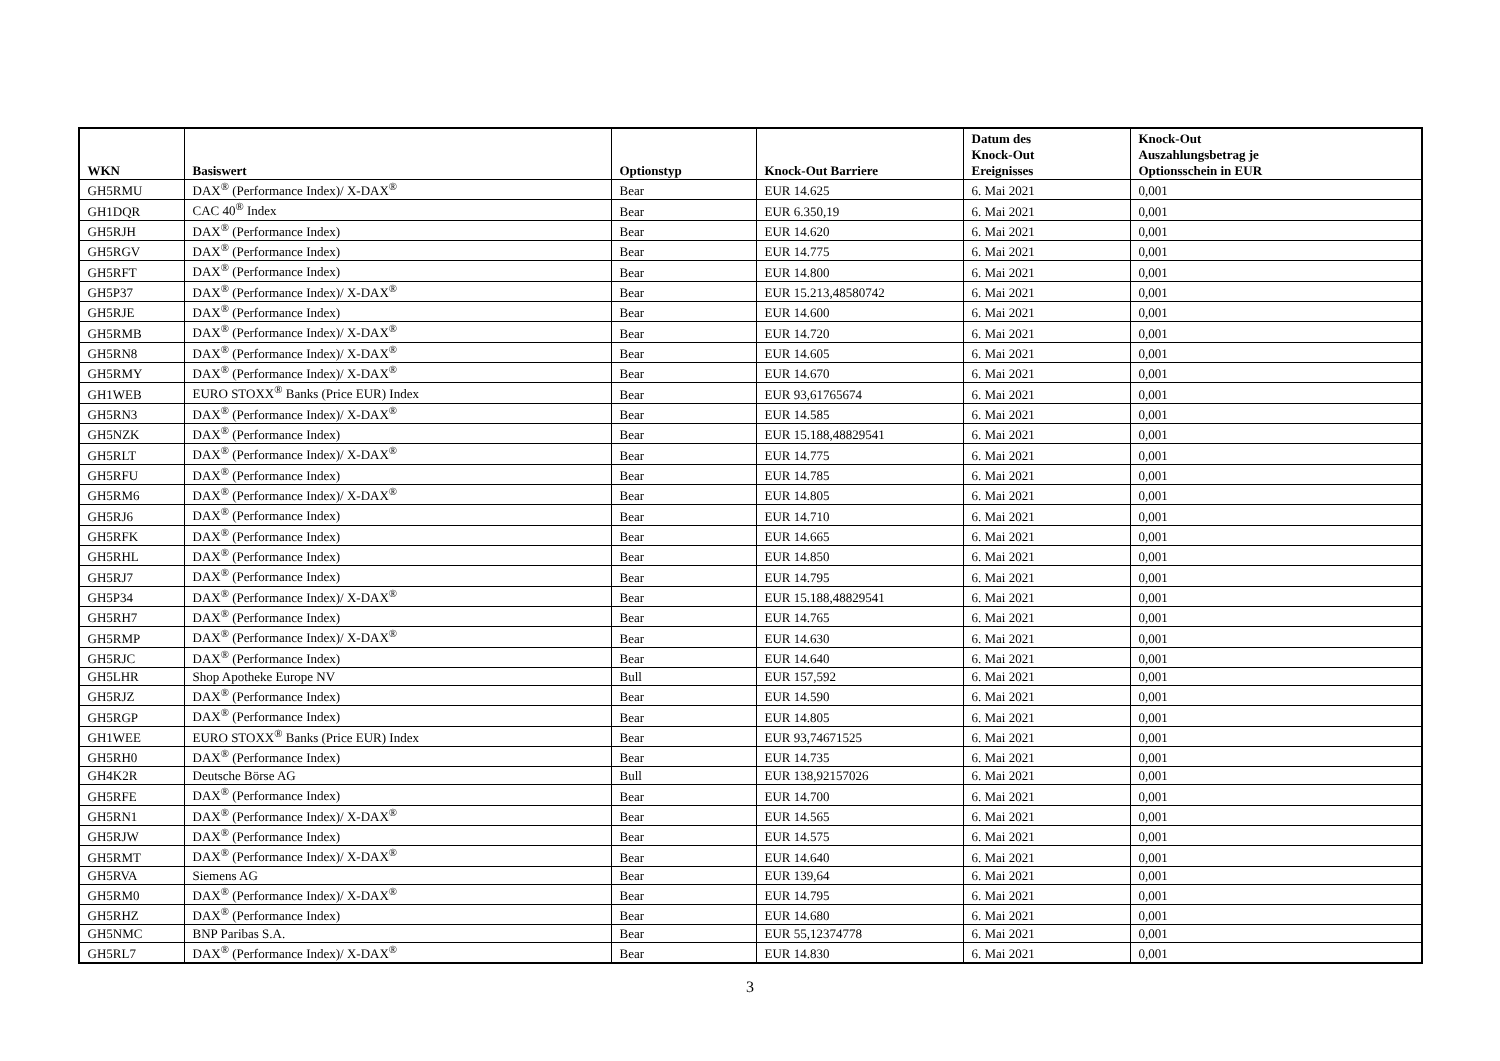| WKN | Basiswert | Optionstyp | Knock-Out Barriere | Datum des Knock-Out Ereignisses | Knock-Out Auszahlungsbetrag je Optionsschein in EUR |
| --- | --- | --- | --- | --- | --- |
| GH5RMU | DAX<sup>®</sup> (Performance Index)/ X-DAX<sup>®</sup> | Bear | EUR 14.625 | 6. Mai 2021 | 0,001 |
| GH1DQR | CAC 40<sup>®</sup> Index | Bear | EUR 6.350,19 | 6. Mai 2021 | 0,001 |
| GH5RJH | DAX<sup>®</sup> (Performance Index) | Bear | EUR 14.620 | 6. Mai 2021 | 0,001 |
| GH5RGV | DAX<sup>®</sup> (Performance Index) | Bear | EUR 14.775 | 6. Mai 2021 | 0,001 |
| GH5RFT | DAX<sup>®</sup> (Performance Index) | Bear | EUR 14.800 | 6. Mai 2021 | 0,001 |
| GH5P37 | DAX<sup>®</sup> (Performance Index)/ X-DAX<sup>®</sup> | Bear | EUR 15.213,48580742 | 6. Mai 2021 | 0,001 |
| GH5RJE | DAX<sup>®</sup> (Performance Index) | Bear | EUR 14.600 | 6. Mai 2021 | 0,001 |
| GH5RMB | DAX<sup>®</sup> (Performance Index)/ X-DAX<sup>®</sup> | Bear | EUR 14.720 | 6. Mai 2021 | 0,001 |
| GH5RN8 | DAX<sup>®</sup> (Performance Index)/ X-DAX<sup>®</sup> | Bear | EUR 14.605 | 6. Mai 2021 | 0,001 |
| GH5RMY | DAX<sup>®</sup> (Performance Index)/ X-DAX<sup>®</sup> | Bear | EUR 14.670 | 6. Mai 2021 | 0,001 |
| GH1WEB | EURO STOXX<sup>®</sup> Banks (Price EUR) Index | Bear | EUR 93,61765674 | 6. Mai 2021 | 0,001 |
| GH5RN3 | DAX<sup>®</sup> (Performance Index)/ X-DAX<sup>®</sup> | Bear | EUR 14.585 | 6. Mai 2021 | 0,001 |
| GH5NZK | DAX<sup>®</sup> (Performance Index) | Bear | EUR 15.188,48829541 | 6. Mai 2021 | 0,001 |
| GH5RLT | DAX<sup>®</sup> (Performance Index)/ X-DAX<sup>®</sup> | Bear | EUR 14.775 | 6. Mai 2021 | 0,001 |
| GH5RFU | DAX<sup>®</sup> (Performance Index) | Bear | EUR 14.785 | 6. Mai 2021 | 0,001 |
| GH5RM6 | DAX<sup>®</sup> (Performance Index)/ X-DAX<sup>®</sup> | Bear | EUR 14.805 | 6. Mai 2021 | 0,001 |
| GH5RJ6 | DAX<sup>®</sup> (Performance Index) | Bear | EUR 14.710 | 6. Mai 2021 | 0,001 |
| GH5RFK | DAX<sup>®</sup> (Performance Index) | Bear | EUR 14.665 | 6. Mai 2021 | 0,001 |
| GH5RHL | DAX<sup>®</sup> (Performance Index) | Bear | EUR 14.850 | 6. Mai 2021 | 0,001 |
| GH5RJ7 | DAX<sup>®</sup> (Performance Index) | Bear | EUR 14.795 | 6. Mai 2021 | 0,001 |
| GH5P34 | DAX<sup>®</sup> (Performance Index)/ X-DAX<sup>®</sup> | Bear | EUR 15.188,48829541 | 6. Mai 2021 | 0,001 |
| GH5RH7 | DAX<sup>®</sup> (Performance Index) | Bear | EUR 14.765 | 6. Mai 2021 | 0,001 |
| GH5RMP | DAX<sup>®</sup> (Performance Index)/ X-DAX<sup>®</sup> | Bear | EUR 14.630 | 6. Mai 2021 | 0,001 |
| GH5RJC | DAX<sup>®</sup> (Performance Index) | Bear | EUR 14.640 | 6. Mai 2021 | 0,001 |
| GH5LHR | Shop Apotheke Europe NV | Bull | EUR 157,592 | 6. Mai 2021 | 0,001 |
| GH5RJZ | DAX<sup>®</sup> (Performance Index) | Bear | EUR 14.590 | 6. Mai 2021 | 0,001 |
| GH5RGP | DAX<sup>®</sup> (Performance Index) | Bear | EUR 14.805 | 6. Mai 2021 | 0,001 |
| GH1WEE | EURO STOXX<sup>®</sup> Banks (Price EUR) Index | Bear | EUR 93,74671525 | 6. Mai 2021 | 0,001 |
| GH5RH0 | DAX<sup>®</sup> (Performance Index) | Bear | EUR 14.735 | 6. Mai 2021 | 0,001 |
| GH4K2R | Deutsche Börse AG | Bull | EUR 138,92157026 | 6. Mai 2021 | 0,001 |
| GH5RFE | DAX<sup>®</sup> (Performance Index) | Bear | EUR 14.700 | 6. Mai 2021 | 0,001 |
| GH5RN1 | DAX<sup>®</sup> (Performance Index)/ X-DAX<sup>®</sup> | Bear | EUR 14.565 | 6. Mai 2021 | 0,001 |
| GH5RJW | DAX<sup>®</sup> (Performance Index) | Bear | EUR 14.575 | 6. Mai 2021 | 0,001 |
| GH5RMT | DAX<sup>®</sup> (Performance Index)/ X-DAX<sup>®</sup> | Bear | EUR 14.640 | 6. Mai 2021 | 0,001 |
| GH5RVA | Siemens AG | Bear | EUR 139,64 | 6. Mai 2021 | 0,001 |
| GH5RM0 | DAX<sup>®</sup> (Performance Index)/ X-DAX<sup>®</sup> | Bear | EUR 14.795 | 6. Mai 2021 | 0,001 |
| GH5RHZ | DAX<sup>®</sup> (Performance Index) | Bear | EUR 14.680 | 6. Mai 2021 | 0,001 |
| GH5NMC | BNP Paribas S.A. | Bear | EUR 55,12374778 | 6. Mai 2021 | 0,001 |
| GH5RL7 | DAX<sup>®</sup> (Performance Index)/ X-DAX<sup>®</sup> | Bear | EUR 14.830 | 6. Mai 2021 | 0,001 |
3